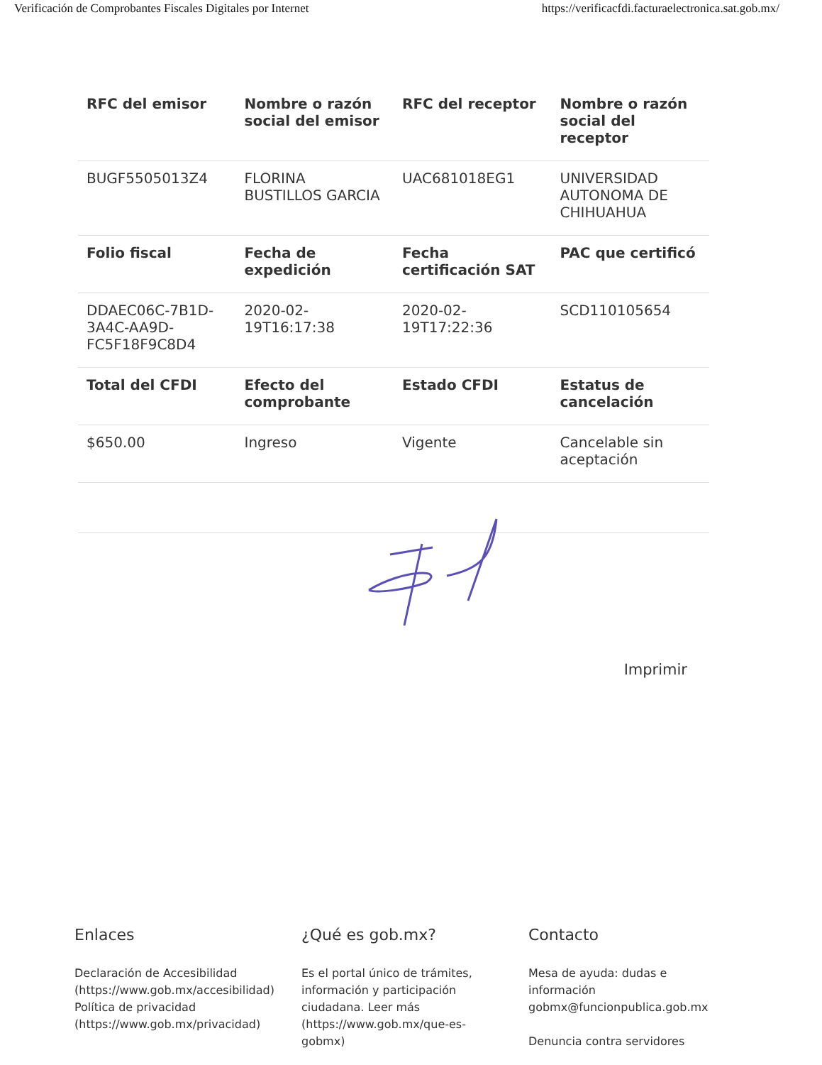Verificación de Comprobantes Fiscales Digitales por Internet https://verificacfdi.facturaelectronica.sat.gob.mx/
| RFC del emisor | Nombre o razón social del emisor | RFC del receptor | Nombre o razón social del receptor |
| --- | --- | --- | --- |
| BUGF5505013Z4 | FLORINA BUSTILLOS GARCIA | UAC681018EG1 | UNIVERSIDAD AUTONOMA DE CHIHUAHUA |
| Folio fiscal | Fecha de expedición | Fecha certificación SAT | PAC que certificó |
| DDAEC06C-7B1D-3A4C-AA9D-FC5F18F9C8D4 | 2020-02-19T16:17:38 | 2020-02-19T17:22:36 | SCD110105654 |
| Total del CFDI | Efecto del comprobante | Estado CFDI | Estatus de cancelación |
| $650.00 | Ingreso | Vigente | Cancelable sin aceptación |
Imprimir
Enlaces
Declaración de Accesibilidad (https://www.gob.mx/accesibilidad)
Política de privacidad (https://www.gob.mx/privacidad)
¿Qué es gob.mx?
Es el portal único de trámites, información y participación ciudadana. Leer más (https://www.gob.mx/que-es-gobmx)
Contacto
Mesa de ayuda: dudas e información gobmx@funcionpublica.gob.mx
Denuncia contra servidores